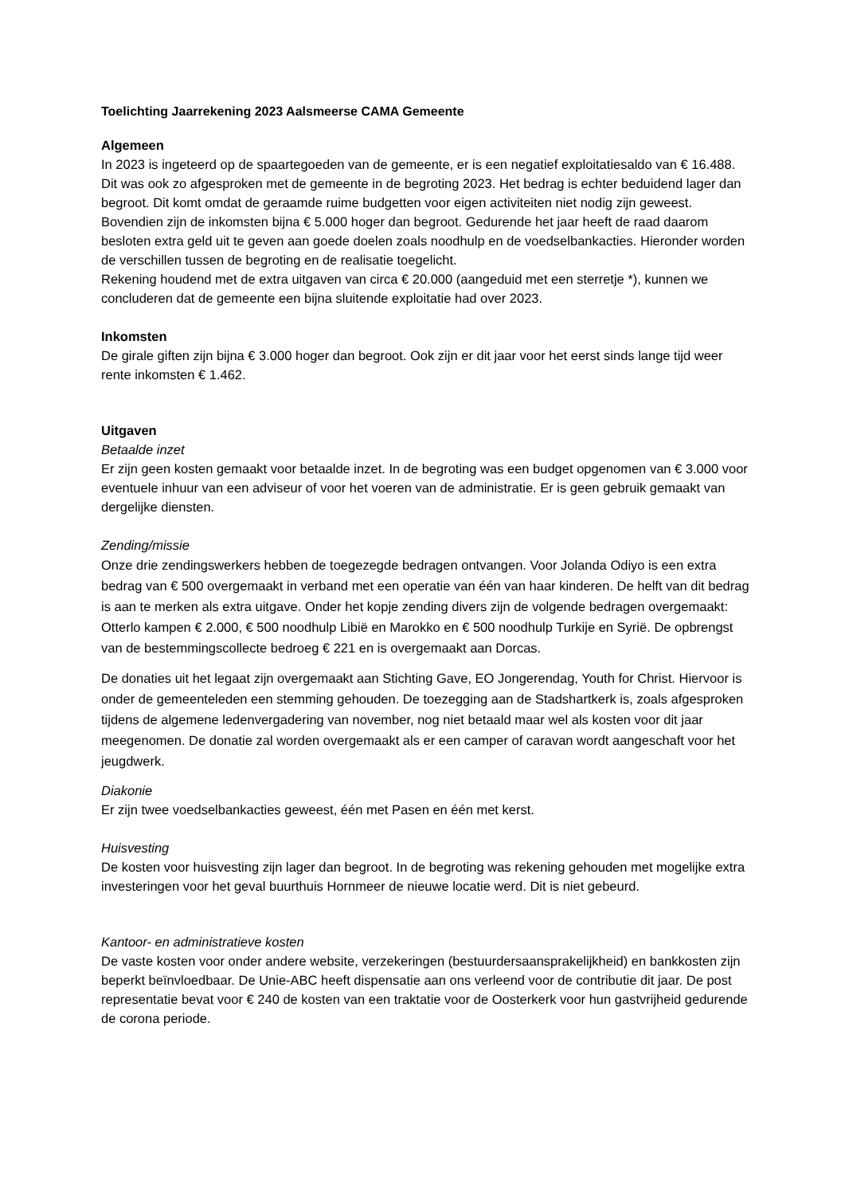Toelichting Jaarrekening 2023 Aalsmeerse CAMA Gemeente
Algemeen
In 2023 is ingeteerd op de spaartegoeden van de gemeente, er is een negatief exploitatiesaldo van € 16.488. Dit was ook zo afgesproken met de gemeente in de begroting 2023. Het bedrag is echter beduidend lager dan begroot. Dit komt omdat de geraamde ruime budgetten voor eigen activiteiten niet nodig zijn geweest. Bovendien zijn de inkomsten bijna € 5.000 hoger dan begroot. Gedurende het jaar heeft de raad daarom besloten extra geld uit te geven aan goede doelen zoals noodhulp en de voedselbankacties. Hieronder worden de verschillen tussen de begroting en de realisatie toegelicht.
Rekening houdend met de extra uitgaven van circa € 20.000 (aangeduid met een sterretje *), kunnen we concluderen dat de gemeente een bijna sluitende exploitatie had over 2023.
Inkomsten
De girale giften zijn bijna € 3.000 hoger dan begroot. Ook zijn er dit jaar voor het eerst sinds lange tijd weer rente inkomsten € 1.462.
Uitgaven
Betaalde inzet
Er zijn geen kosten gemaakt voor betaalde inzet. In de begroting was een budget opgenomen van € 3.000 voor eventuele inhuur van een adviseur of voor het voeren van de administratie. Er is geen gebruik gemaakt van dergelijke diensten.
Zending/missie
Onze drie zendingswerkers hebben de toegezegde bedragen ontvangen. Voor Jolanda Odiyo is een extra bedrag van € 500 overgemaakt in verband met een operatie van één van haar kinderen. De helft van dit bedrag is aan te merken als extra uitgave. Onder het kopje zending divers zijn de volgende bedragen overgemaakt: Otterlo kampen € 2.000, € 500 noodhulp Libië en Marokko en € 500 noodhulp Turkije en Syrië. De opbrengst van de bestemmingscollecte bedroeg € 221 en is overgemaakt aan Dorcas.
De donaties uit het legaat zijn overgemaakt aan Stichting Gave, EO Jongerendag, Youth for Christ. Hiervoor is onder de gemeenteleden een stemming gehouden. De toezegging aan de Stadshartkerk is, zoals afgesproken tijdens de algemene ledenvergadering van november, nog niet betaald maar wel als kosten voor dit jaar meegenomen. De donatie zal worden overgemaakt als er een camper of caravan wordt aangeschaft voor het jeugdwerk.
Diakonie
Er zijn twee voedselbankacties geweest, één met Pasen en één met kerst.
Huisvesting
De kosten voor huisvesting zijn lager dan begroot. In de begroting was rekening gehouden met mogelijke extra investeringen voor het geval buurthuis Hornmeer de nieuwe locatie werd. Dit is niet gebeurd.
Kantoor- en administratieve kosten
De vaste kosten voor onder andere website, verzekeringen (bestuurdersaansprakelijkheid) en bankkosten zijn beperkt beïnvloedbaar. De Unie-ABC heeft dispensatie aan ons verleend voor de contributie dit jaar. De post representatie bevat voor € 240 de kosten van een traktatie voor de Oosterkerk voor hun gastvrijheid gedurende de corona periode.